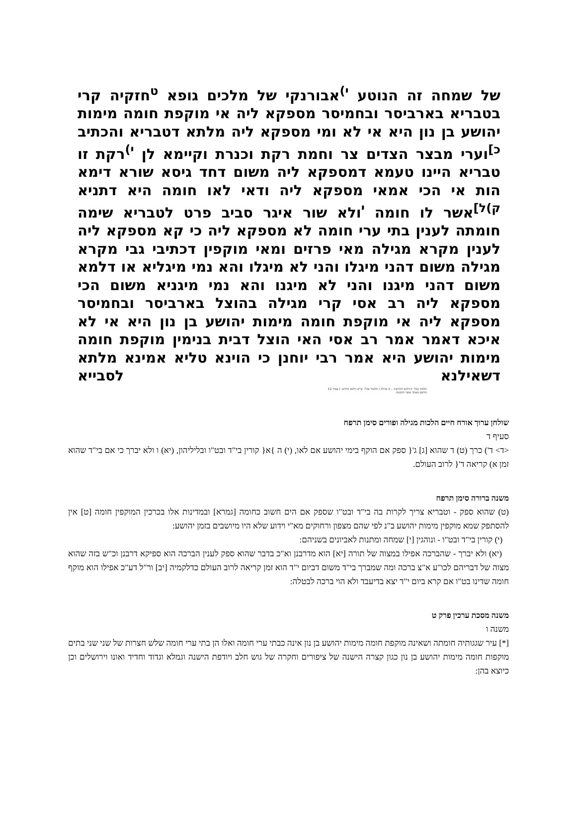של שמחה זה הנוטע <sup>י)</sup>אבורנקי של מלכים גופא <sup>ט</sup>חזקיה קרי בטבריא בארביסר ובחמיסר מספקא ליה אי מוקפת חומה מימות יהושע בן נון היא אי לא ומי מספקא ליה מלתא דטבריא והכתיב <sup>כ]</sup>וערי מבצר הצדים צר וחמת רקת וכנרת וקיימא לן <sup>י)</sup>רקת זו טבריא היינו טעמא דמספקא ליה משום דחד גיסא שורא דימא הות אי הכי אמאי מספקא ליה ודאי לאו חומה היא דתניא <sup>ק)ל]</sup>אשר לו חומה <sup>י</sup>ולא שור איגר סביב פרט לטבריא שימה חומתה לענין בתי ערי חומה לא מספקא ליה כי קא מספקא ליה לענין מקרא מגילה מאי פרזים ומאי מוקפין דכתיבי גבי מקרא מגילה משום דהני מיגלו והני לא מיגלו והא נמי מיגליא או דלמא משום דהני מיגנו והני לא מיגנו והא נמי מיגניא משום הכי מספקא ליה רב אסי קרי מגילה בהוצל בארביסר ובחמיסר מספקא ליה אי מוקפת חומה מימות יהושע בן נון היא אי לא איכא דאמר אמר רב אסי האי הוצל דבית בנימין מוקפת חומה מימות יהושע היא אמר רבי יוחנן כי הוינא טליא אמינא מלתא דשאילנא לסבייא
תלמוד בבלי <ווילנא החדש> - יב מגילה / תלמוד בבלי. ש"ס ווילנא החדש. / עמוד 12
הודפס מאתר אוצר החכמה
שולחן ערוך אורח חיים הלכות מגילה ופורים סימן תרפח
סעיף ד
<ד> ד') כרך (ט) ד שהוא [ג] ג'{ ספק אם הוקף בימי יהושע אם לאו, (י) ה }א{ קורין בי"ד ובט"ו ובליליהון, (יא) ו ולא יברך כי אם בי"ד שהוא זמן א) קריאה ד'{ לרוב העולם.
משנה ברורה סימן תרפח
(ט) שהוא ספק - וטבריא צריך לקרות בה בי"ד ובט"ו שספק אם הים חשוב כחומה [גמרא] ובמדינות אלו בכרכין המוקפין חומה [ט] אין להסתפק שמא מוקפין מימות יהושע ב"נ לפי שהם מצפון ורחוקים מא"י וידוע שלא היו מיושבים בזמן יהושע:
(י) קורין בי"ד ובט"ו - ונוהגין [י] שמחה ומתנות לאביונים בשניהם:
(יא) ולא יברך - שהברכה אפילו במצוה של תורה [יא] הוא מדרבנן וא"כ בדבר שהוא ספק לענין הברכה הוא ספיקא דרבנן וכ"ש בזה שהוא מצוה של דבריהם לכו"ע א"צ ברכה ומה שמברך בי"ד משום דביום י"ד הוא זמן קריאה לרוב העולם כדלקמיה [יב] ור"ל דע"כ אפילו הוא מוקף חומה שדינו בט"ו אם קרא ביום י"ד יצא בדיעבד ולא הוי ברכה לבטלה:
משנה מסכת ערכין פרק ט
משנה ו
[*] עיר שגגותיה חומתה ושאינה מוקפת חומה מימות יהושע בן נון אינה כבתי ערי חומה ואלו הן בתי ערי חומה שלש חצרות של שני שני בתים מוקפות חומה מימות יהושע בן נון כגון קצרה הישנה של ציפורים וחקרה של גוש חלב ויודפת הישנה וגמלא וגדוד וחדיד ואונו וירושלים וכן כיוצא בהן: